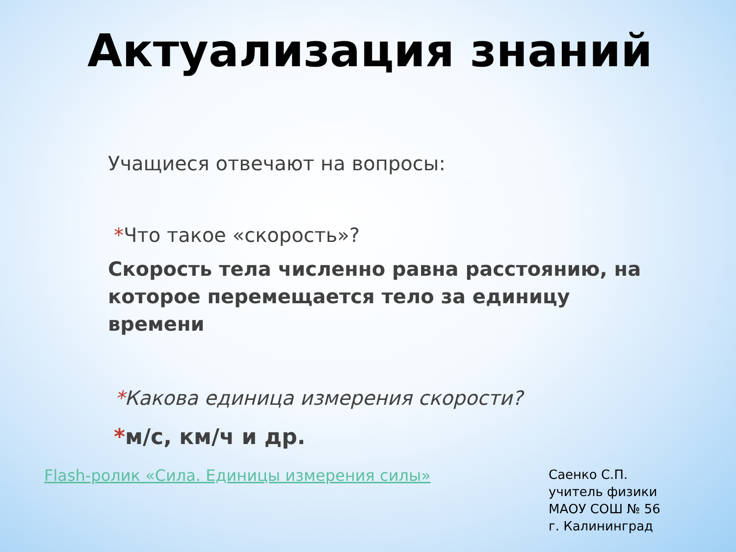Актуализация знаний
Учащиеся отвечают на вопросы:
*Что такое «скорость»?
Скорость тела численно равна расстоянию, на которое перемещается тело за единицу времени
*Какова единица измерения скорости?
*м/с, км/ч и др.
Flash-ролик «Сила. Единицы измерения силы»
Саенко С.П.
учитель физики
МАОУ СОШ № 56
г. Калининград